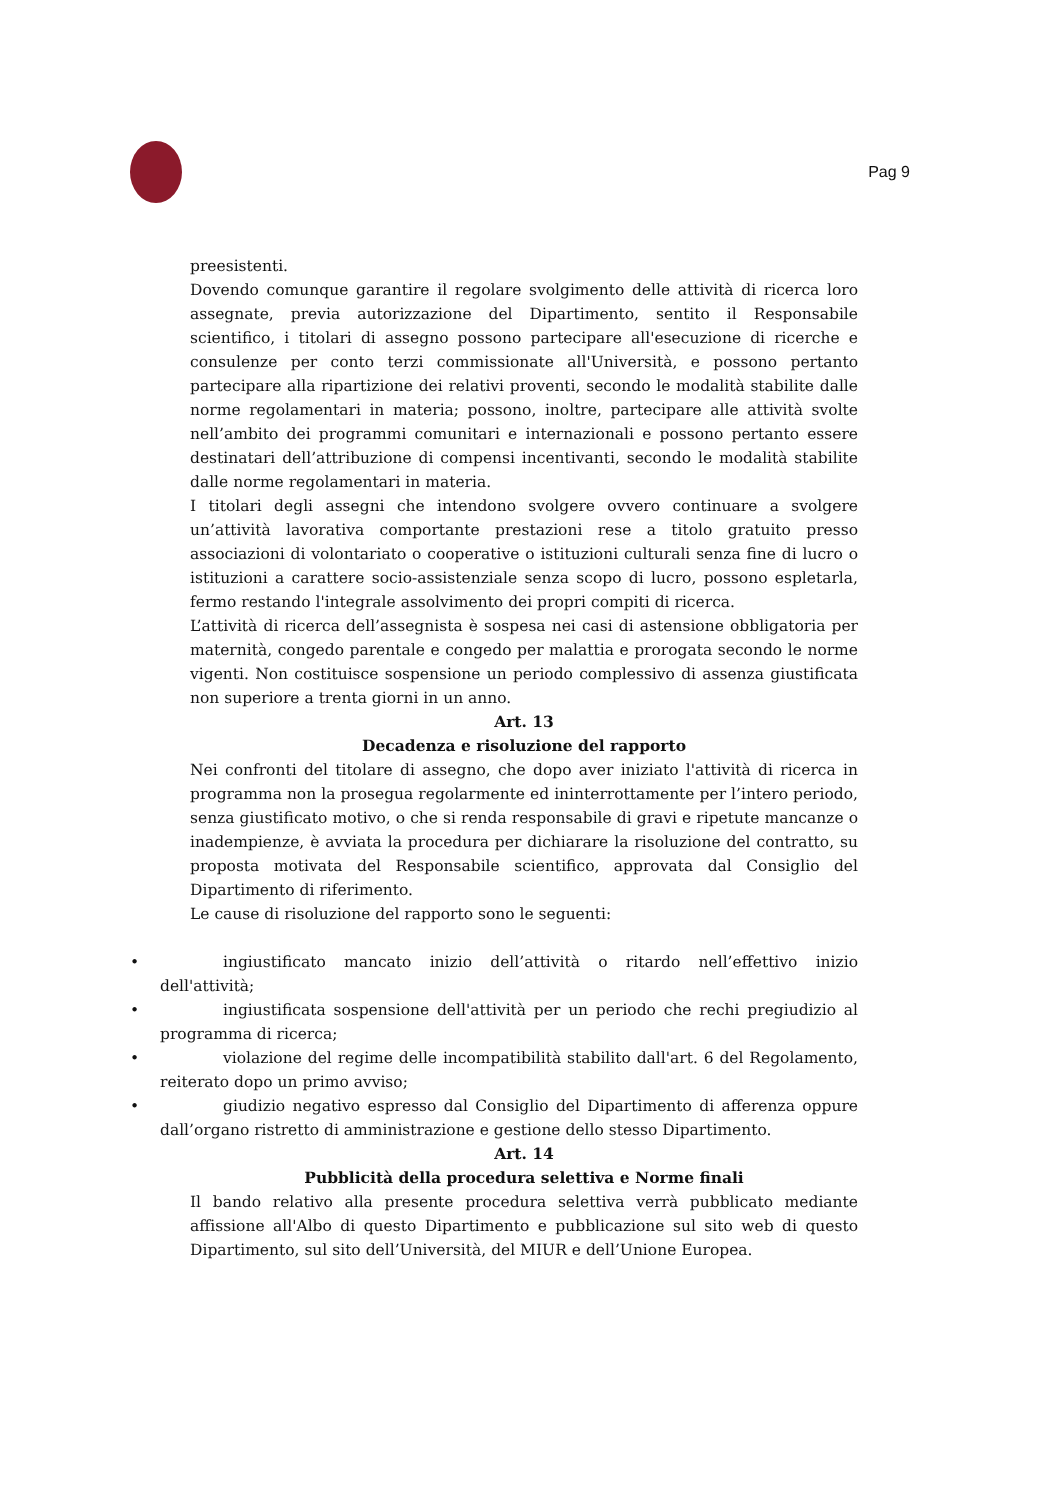Pag 9
preesistenti.
Dovendo comunque garantire il regolare svolgimento delle attività di ricerca loro assegnate, previa autorizzazione del Dipartimento, sentito il Responsabile scientifico, i titolari di assegno possono partecipare all'esecuzione di ricerche e consulenze per conto terzi commissionate all'Università, e possono pertanto partecipare alla ripartizione dei relativi proventi, secondo le modalità stabilite dalle norme regolamentari in materia; possono, inoltre, partecipare alle attività svolte nell’ambito dei programmi comunitari e internazionali e possono pertanto essere destinatari dell’attribuzione di compensi incentivanti, secondo le modalità stabilite dalle norme regolamentari in materia.
I titolari degli assegni che intendono svolgere ovvero continuare a svolgere un’attività lavorativa comportante prestazioni rese a titolo gratuito presso associazioni di volontariato o cooperative o istituzioni culturali senza fine di lucro o istituzioni a carattere socio-assistenziale senza scopo di lucro, possono espletarla, fermo restando l'integrale assolvimento dei propri compiti di ricerca.
L’attività di ricerca dell’assegnista è sospesa nei casi di astensione obbligatoria per maternità, congedo parentale e congedo per malattia e prorogata secondo le norme vigenti. Non costituisce sospensione un periodo complessivo di assenza giustificata non superiore a trenta giorni in un anno.
Art. 13
Decadenza e risoluzione del rapporto
Nei confronti del titolare di assegno, che dopo aver iniziato l'attività di ricerca in programma non la prosegua regolarmente ed ininterrottamente per l’intero periodo, senza giustificato motivo, o che si renda responsabile di gravi e ripetute mancanze o inadempienze, è avviata la procedura per dichiarare la risoluzione del contratto, su proposta motivata del Responsabile scientifico, approvata dal Consiglio del Dipartimento di riferimento.
Le cause di risoluzione del rapporto sono le seguenti:
• ingiustificato mancato inizio dell’attività o ritardo nell’effettivo inizio dell'attività;
• ingiustificata sospensione dell'attività per un periodo che rechi pregiudizio al programma di ricerca;
• violazione del regime delle incompatibilità stabilito dall'art. 6 del Regolamento, reiterato dopo un primo avviso;
• giudizio negativo espresso dal Consiglio del Dipartimento di afferenza oppure dall’organo ristretto di amministrazione e gestione dello stesso Dipartimento.
Art. 14
Pubblicità della procedura selettiva e Norme finali
Il bando relativo alla presente procedura selettiva verrà pubblicato mediante affissione all'Albo di questo Dipartimento e pubblicazione sul sito web di questo Dipartimento, sul sito dell’Università, del MIUR e dell’Unione Europea.